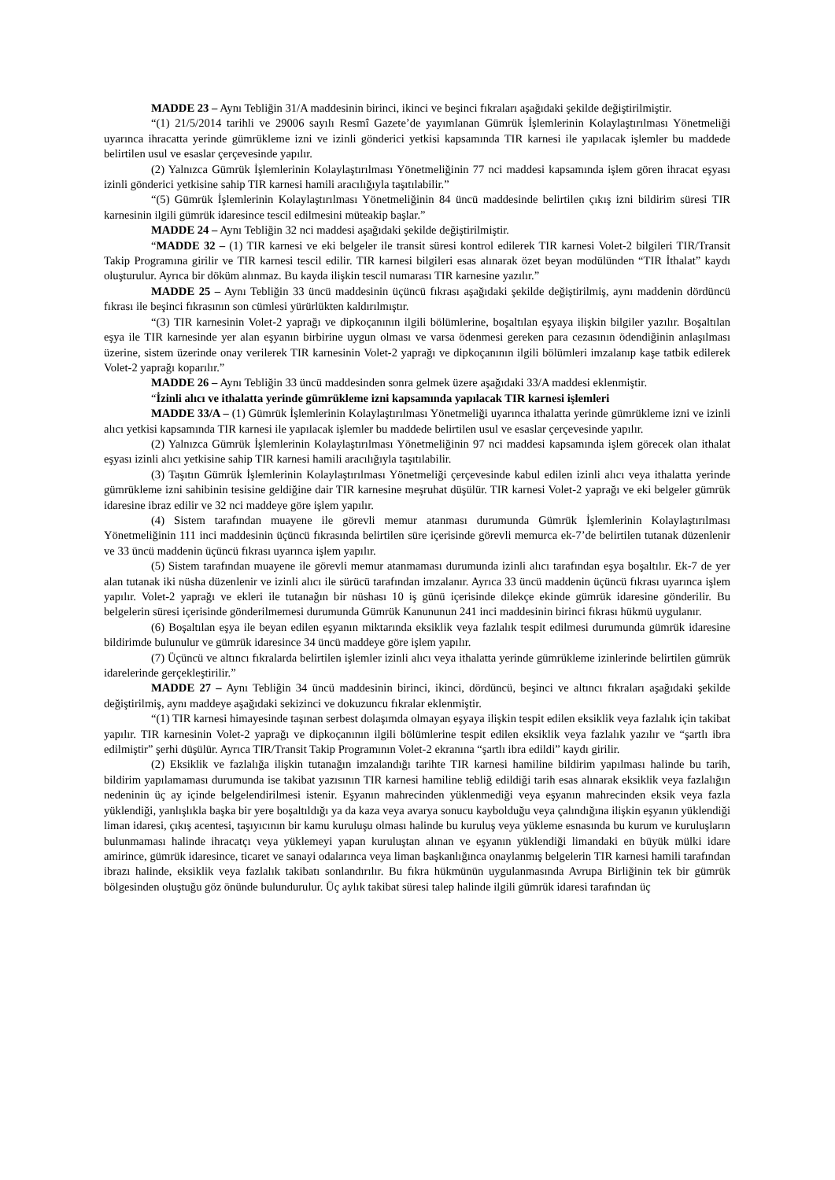MADDE 23 – Aynı Tebliğin 31/A maddesinin birinci, ikinci ve beşinci fıkraları aşağıdaki şekilde değiştirilmiştir.
“(1) 21/5/2014 tarihli ve 29006 sayılı Resmî Gazete’de yayımlanan Gümrük İşlemlerinin Kolaylaştırılması Yönetmeliği uyarınca ihracatta yerinde gümrükleme izni ve izinli gönderici yetkisi kapsamında TIR karnesi ile yapılacak işlemler bu maddede belirtilen usul ve esaslar çerçevesinde yapılır.
(2) Yalnızca Gümrük İşlemlerinin Kolaylaştırılması Yönetmeliğinin 77 nci maddesi kapsamında işlem gören ihracat eşyası izinli gönderici yetkisine sahip TIR karnesi hamili aracılığıyla taşıtılabilir.”
“(5) Gümrük İşlemlerinin Kolaylaştırılması Yönetmeliğinin 84 üncü maddesinde belirtilen çıkış izni bildirim süresi TIR karnesinin ilgili gümrük idaresince tescil edilmesini müteakip başlar.”
MADDE 24 – Aynı Tebliğin 32 nci maddesi aşağıdaki şekilde değiştirilmiştir.
“MADDE 32 – (1) TIR karnesi ve eki belgeler ile transit süresi kontrol edilerek TIR karnesi Volet-2 bilgileri TIR/Transit Takip Programına girilir ve TIR karnesi tescil edilir. TIR karnesi bilgileri esas alınarak özet beyan modülünden “TIR İthalat” kaydı oluşturulur. Ayrıca bir döküm alınmaz. Bu kayda ilişkin tescil numarası TIR karnesine yazılır.”
MADDE 25 – Aynı Tebliğin 33 üncü maddesinin üçüncü fıkrası aşağıdaki şekilde değiştirilmiş, aynı maddenin dördüncü fıkrası ile beşinci fıkrasının son cümlesi yürürlükten kaldırılmıştır.
“(3) TIR karnesinin Volet-2 yaprağı ve dipkoçanının ilgili bölümlerine, boşaltılan eşyaya ilişkin bilgiler yazılır. Boşaltılan eşya ile TIR karnesinde yer alan eşyanın birbirine uygun olması ve varsa ödenmesi gereken para cezasının ödendiğinin anlaşılması üzerine, sistem üzerinde onay verilerek TIR karnesinin Volet-2 yaprağı ve dipkoçanının ilgili bölümleri imzalanıp kaşe tatbik edilerek Volet-2 yaprağı koparılır.”
MADDE 26 – Aynı Tebliğin 33 üncü maddesinden sonra gelmek üzere aşağıdaki 33/A maddesi eklenmiştir.
“İzinli alıcı ve ithalatta yerinde gümrükleme izni kapsamında yapılacak TIR karnesi işlemleri
MADDE 33/A – (1) Gümrük İşlemlerinin Kolaylaştırılması Yönetmeliği uyarınca ithalatta yerinde gümrükleme izni ve izinli alıcı yetkisi kapsamında TIR karnesi ile yapılacak işlemler bu maddede belirtilen usul ve esaslar çerçevesinde yapılır.
(2) Yalnızca Gümrük İşlemlerinin Kolaylaştırılması Yönetmeliğinin 97 nci maddesi kapsamında işlem görecek olan ithalat eşyası izinli alıcı yetkisine sahip TIR karnesi hamili aracılığıyla taşıtılabilir.
(3) Taşıtın Gümrük İşlemlerinin Kolaylaştırılması Yönetmeliği çerçevesinde kabul edilen izinli alıcı veya ithalatta yerinde gümrükleme izni sahibinin tesisine geldiğine dair TIR karnesine meşruhat düşülür. TIR karnesi Volet-2 yaprağı ve eki belgeler gümrük idaresine ibraz edilir ve 32 nci maddeye göre işlem yapılır.
(4) Sistem tarafından muayene ile görevli memur atanması durumunda Gümrük İşlemlerinin Kolaylaştırılması Yönetmeliğinin 111 inci maddesinin üçüncü fıkrasında belirtilen süre içerisinde görevli memurca ek-7’de belirtilen tutanak düzenlenir ve 33 üncü maddenin üçüncü fıkrası uyarınca işlem yapılır.
(5) Sistem tarafından muayene ile görevli memur atanmaması durumunda izinli alıcı tarafından eşya boşaltılır. Ek-7 de yer alan tutanak iki nüsha düzenlenir ve izinli alıcı ile sürücü tarafından imzalanır. Ayrıca 33 üncü maddenin üçüncü fıkrası uyarınca işlem yapılır. Volet-2 yaprağı ve ekleri ile tutanağın bir nüshası 10 iş günü içerisinde dilekçe ekinde gümrük idaresine gönderilir. Bu belgelerin süresi içerisinde gönderilmemesi durumunda Gümrük Kanununun 241 inci maddesinin birinci fıkrası hükmü uygulanır.
(6) Boşaltılan eşya ile beyan edilen eşyanın miktarında eksiklik veya fazlalık tespit edilmesi durumunda gümrük idaresine bildirimde bulunulur ve gümrük idaresince 34 üncü maddeye göre işlem yapılır.
(7) Üçüncü ve altıncı fıkralarda belirtilen işlemler izinli alıcı veya ithalatta yerinde gümrükleme izinlerinde belirtilen gümrük idarelerinde gerçekleştirilir.”
MADDE 27 – Aynı Tebliğin 34 üncü maddesinin birinci, ikinci, dördüncü, beşinci ve altıncı fıkraları aşağıdaki şekilde değiştirilmiş, aynı maddeye aşağıdaki sekizinci ve dokuzuncu fıkralar eklenmiştir.
“(1) TIR karnesi himayesinde taşınan serbest dolaşımda olmayan eşyaya ilişkin tespit edilen eksiklik veya fazlalık için takibat yapılır. TIR karnesinin Volet-2 yaprağı ve dipkoçanının ilgili bölümlerine tespit edilen eksiklik veya fazlalık yazılır ve “şartlı ibra edilmiştir” şerhi düşülür. Ayrıca TIR/Transit Takip Programının Volet-2 ekranına “şartlı ibra edildi” kaydı girilir.
(2) Eksiklik ve fazlalığa ilişkin tutanağın imzalandığı tarihte TIR karnesi hamiline bildirim yapılması halinde bu tarih, bildirim yapılamaması durumunda ise takibat yazısının TIR karnesi hamiline tebliğ edildiği tarih esas alınarak eksiklik veya fazlalığın nedeninin üç ay içinde belgelendirilmesi istenir. Eşyanın mahrecinden yüklenmediği veya eşyanın mahrecinden eksik veya fazla yüklendiği, yanlışlıkla başka bir yere boşaltıldığı ya da kaza veya avarya sonucu kaybolduğu veya çalındığına ilişkin eşyanın yüklendiği liman idaresi, çıkış acentesi, taşıyıcının bir kamu kuruluşu olması halinde bu kuruluş veya yükleme esnasında bu kurum ve kuruluşların bulunmaması halinde ihracatçı veya yüklemeyi yapan kuruluştan alınan ve eşyanın yüklendiği limandaki en büyük mülki idare amirince, gümrük idaresince, ticaret ve sanayi odalarınca veya liman başkanlığınca onaylanmış belgelerin TIR karnesi hamili tarafından ibrazı halinde, eksiklik veya fazlalık takibatı sonlandırılır. Bu fıkra hükmünün uygulanmasında Avrupa Birliğinin tek bir gümrük bölgesinden oluştuğu göz önünde bulundurulur. Üç aylık takibat süresi talep halinde ilgili gümrük idaresi tarafından üç